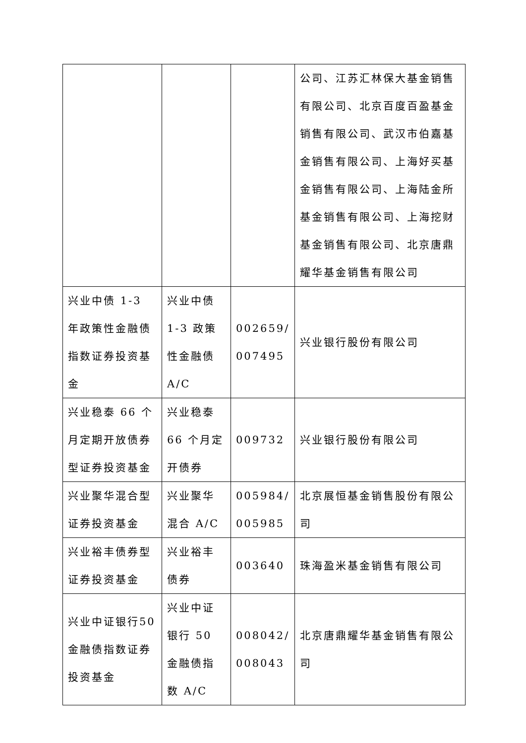| | | | 公司、江苏汇林保大基金销售有限公司、北京百度百盈基金销售有限公司、武汉市伯嘉基金销售有限公司、上海好买基金销售有限公司、上海陆金所基金销售有限公司、上海挖财基金销售有限公司、北京唐鼎耀华基金销售有限公司 |
| 兴业中债 1-3 年政策性金融债指数证券投资基金 | 兴业中债 1-3 政策性金融债 A/C | 002659/ 007495 | 兴业银行股份有限公司 |
| 兴业稳泰 66 个月定期开放债券型证券投资基金 | 兴业稳泰 66 个月定开债券 | 009732 | 兴业银行股份有限公司 |
| 兴业聚华混合型证券投资基金 | 兴业聚华混合 A/C | 005984/ 005985 | 北京展恒基金销售股份有限公司 |
| 兴业裕丰债券型证券投资基金 | 兴业裕丰债券 | 003640 | 珠海盈米基金销售有限公司 |
| 兴业中证银行50金融债指数证券投资基金 | 兴业中证银行 50 金融债指数 A/C | 008042/ 008043 | 北京唐鼎耀华基金销售有限公司 |